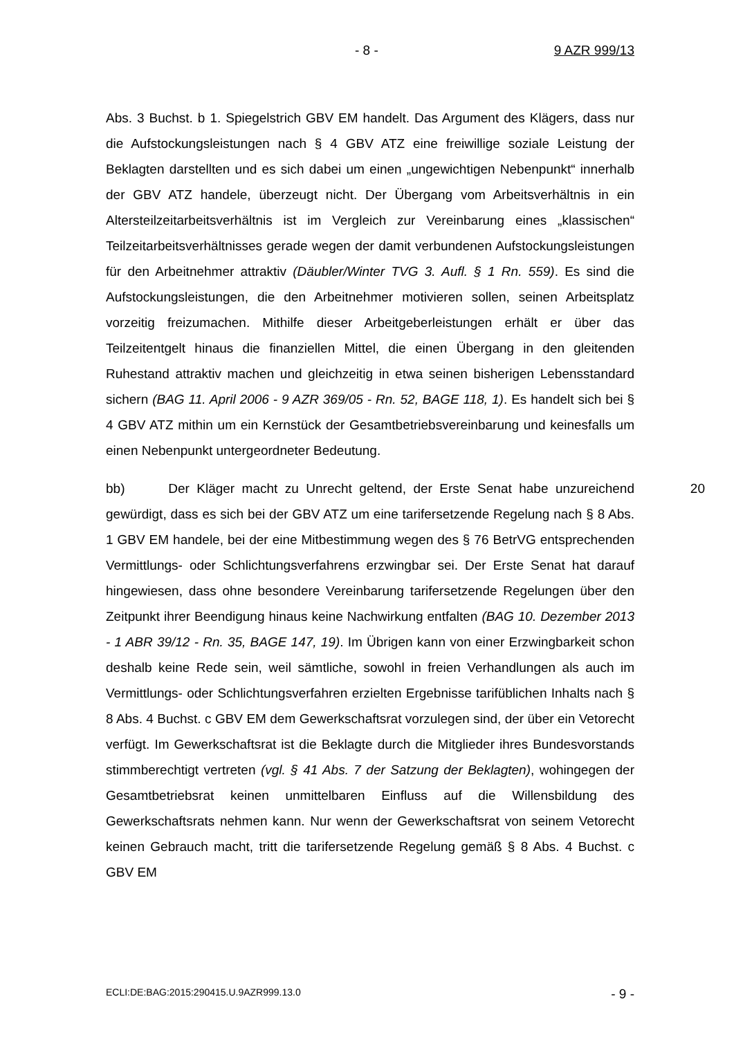- 8 - 9 AZR 999/13
Abs. 3 Buchst. b 1. Spiegelstrich GBV EM handelt. Das Argument des Klägers, dass nur die Aufstockungsleistungen nach § 4 GBV ATZ eine freiwillige soziale Leistung der Beklagten darstellten und es sich dabei um einen „ungewichtigen Nebenpunkt“ innerhalb der GBV ATZ handele, überzeugt nicht. Der Übergang vom Arbeitsverhältnis in ein Altersteilzeitarbeitsverhältnis ist im Vergleich zur Vereinbarung eines „klassischen“ Teilzeitarbeitsverhältnisses gerade wegen der damit verbundenen Aufstockungsleistungen für den Arbeitnehmer attraktiv (Däubler/Winter TVG 3. Aufl. § 1 Rn. 559). Es sind die Aufstockungsleistungen, die den Arbeitnehmer motivieren sollen, seinen Arbeitsplatz vorzeitig freizumachen. Mithilfe dieser Arbeitgeberleistungen erhält er über das Teilzeitentgelt hinaus die finanziellen Mittel, die einen Übergang in den gleitenden Ruhestand attraktiv machen und gleichzeitig in etwa seinen bisherigen Lebensstandard sichern (BAG 11. April 2006 - 9 AZR 369/05 - Rn. 52, BAGE 118, 1). Es handelt sich bei § 4 GBV ATZ mithin um ein Kernstück der Gesamtbetriebsvereinbarung und keinesfalls um einen Nebenpunkt untergeordneter Bedeutung.
20 bb) Der Kläger macht zu Unrecht geltend, der Erste Senat habe unzureichend gewürdigt, dass es sich bei der GBV ATZ um eine tarifersetzende Regelung nach § 8 Abs. 1 GBV EM handele, bei der eine Mitbestimmung wegen des § 76 BetrVG entsprechenden Vermittlungs- oder Schlichtungsverfahrens erzwingbar sei. Der Erste Senat hat darauf hingewiesen, dass ohne besondere Vereinbarung tarifersetzende Regelungen über den Zeitpunkt ihrer Beendigung hinaus keine Nachwirkung entfalten (BAG 10. Dezember 2013 - 1 ABR 39/12 - Rn. 35, BAGE 147, 19). Im Übrigen kann von einer Erzwingbarkeit schon deshalb keine Rede sein, weil sämtliche, sowohl in freien Verhandlungen als auch im Vermittlungs- oder Schlichtungsverfahren erzielten Ergebnisse tarifüblichen Inhalts nach § 8 Abs. 4 Buchst. c GBV EM dem Gewerkschaftsrat vorzulegen sind, der über ein Vetorecht verfügt. Im Gewerkschaftsrat ist die Beklagte durch die Mitglieder ihres Bundesvorstands stimmberechtigt vertreten (vgl. § 41 Abs. 7 der Satzung der Beklagten), wohingegen der Gesamtbetriebsrat keinen unmittelbaren Einfluss auf die Willensbildung des Gewerkschaftsrats nehmen kann. Nur wenn der Gewerkschaftsrat von seinem Vetorecht keinen Gebrauch macht, tritt die tarifersetzende Regelung gemäß § 8 Abs. 4 Buchst. c GBV EM
ECLI:DE:BAG:2015:290415.U.9AZR999.13.0 - 9 -